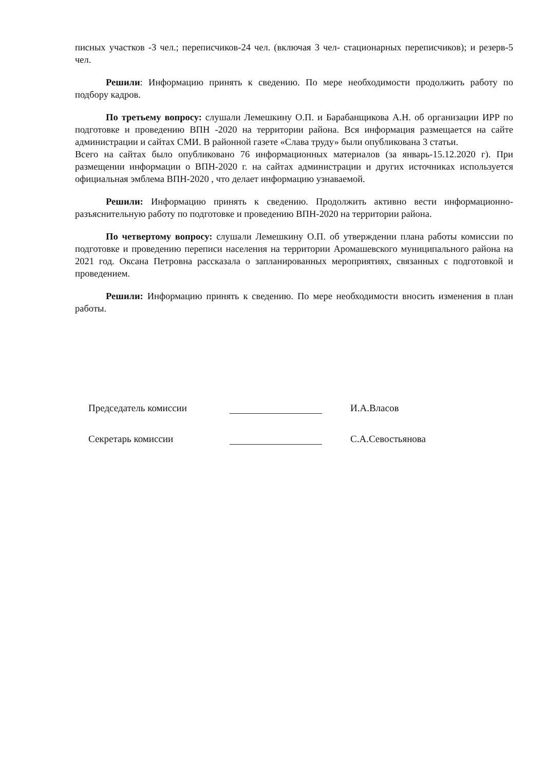писных участков -3 чел.; переписчиков-24 чел. (включая 3 чел- стационарных переписчиков); и резерв-5 чел.
Решили: Информацию принять к сведению. По мере необходимости продолжить работу по подбору кадров.
По третьему вопросу: слушали Лемешкину О.П. и Барабанщикова А.Н. об организации ИРР по подготовке и проведению ВПН -2020 на территории района. Вся информация размещается на сайте администрации и сайтах СМИ. В районной газете «Слава труду» были опубликована 3 статьи.
Всего на сайтах было опубликовано 76 информационных материалов (за январь-15.12.2020 г). При размещении информации о ВПН-2020 г. на сайтах администрации и других источниках используется официальная эмблема ВПН-2020 , что делает информацию узнаваемой.
Решили: Информацию принять к сведению. Продолжить активно вести информационно-разъяснительную работу по подготовке и проведению ВПН-2020 на территории района.
По четвертому вопросу: слушали Лемешкину О.П. об утверждении плана работы комиссии по подготовке и проведению переписи населения на территории Аромашевского муниципального района на 2021 год. Оксана Петровна рассказала о запланированных мероприятиях, связанных с подготовкой и проведением.
Решили: Информацию принять к сведению. По мере необходимости вносить изменения в план работы.
Председатель комиссии И.А.Власов
Секретарь комиссии С.А.Севостьянова